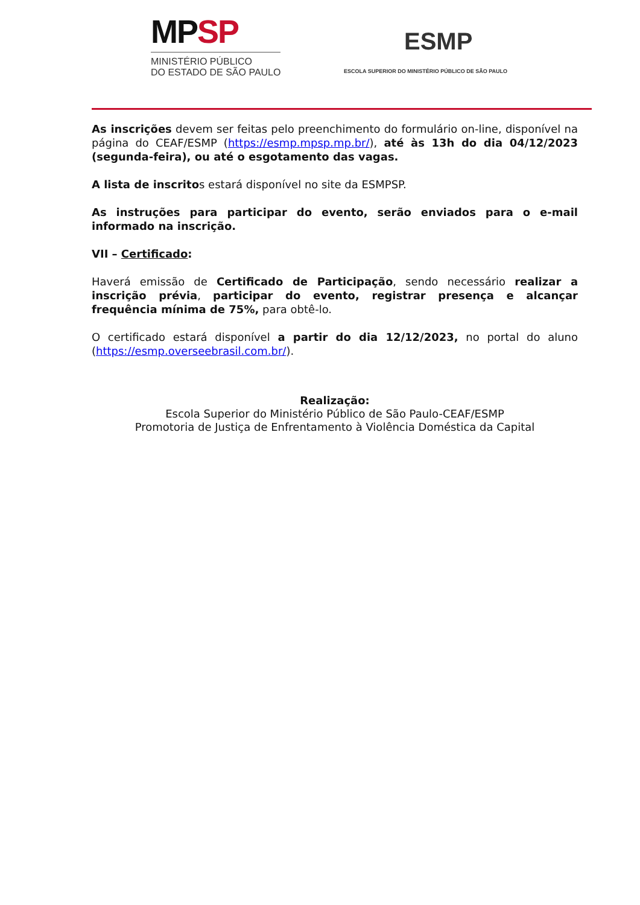MPSP
MINISTÉRIO PÚBLICO
DO ESTADO DE SÃO PAULO
ESMP
ESCOLA SUPERIOR DO MINISTÉRIO PÚBLICO DE SÃO PAULO
As inscrições devem ser feitas pelo preenchimento do formulário on-line, disponível na página do CEAF/ESMP (https://esmp.mpsp.mp.br/), até às 13h do dia 04/12/2023 (segunda-feira), ou até o esgotamento das vagas.
A lista de inscritos estará disponível no site da ESMPSP.
As instruções para participar do evento, serão enviados para o e-mail informado na inscrição.
VII – Certificado:
Haverá emissão de Certificado de Participação, sendo necessário realizar a inscrição prévia, participar do evento, registrar presença e alcançar frequência mínima de 75%, para obtê-lo.
O certificado estará disponível a partir do dia 12/12/2023, no portal do aluno (https://esmp.overseebrasil.com.br/).
Realização:
Escola Superior do Ministério Público de São Paulo-CEAF/ESMP
Promotoria de Justiça de Enfrentamento à Violência Doméstica da Capital